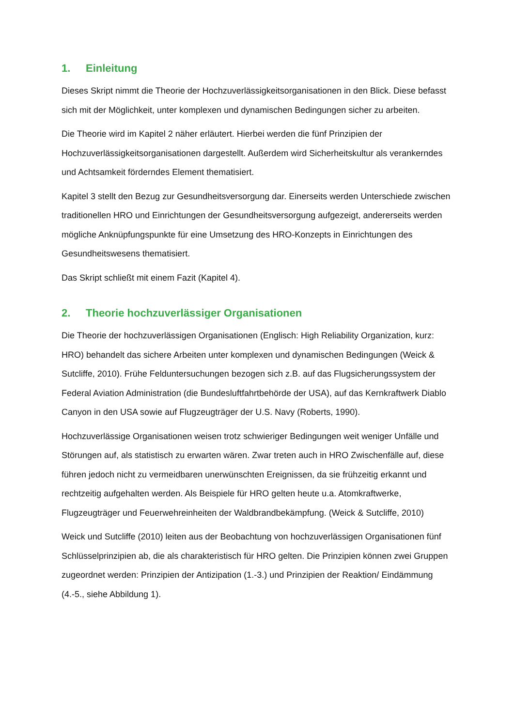1. Einleitung
Dieses Skript nimmt die Theorie der Hochzuverlässigkeitsorganisationen in den Blick. Diese befasst sich mit der Möglichkeit, unter komplexen und dynamischen Bedingungen sicher zu arbeiten.
Die Theorie wird im Kapitel 2 näher erläutert. Hierbei werden die fünf Prinzipien der Hochzuverlässigkeitsorganisationen dargestellt. Außerdem wird Sicherheitskultur als verankerndes und Achtsamkeit förderndes Element thematisiert.
Kapitel 3 stellt den Bezug zur Gesundheitsversorgung dar. Einerseits werden Unterschiede zwischen traditionellen HRO und Einrichtungen der Gesundheitsversorgung aufgezeigt, andererseits werden mögliche Anknüpfungspunkte für eine Umsetzung des HRO-Konzepts in Einrichtungen des Gesundheitswesens thematisiert.
Das Skript schließt mit einem Fazit (Kapitel 4).
2. Theorie hochzuverlässiger Organisationen
Die Theorie der hochzuverlässigen Organisationen (Englisch: High Reliability Organization, kurz: HRO) behandelt das sichere Arbeiten unter komplexen und dynamischen Bedingungen (Weick & Sutcliffe, 2010). Frühe Felduntersuchungen bezogen sich z.B. auf das Flugsicherungssystem der Federal Aviation Administration (die Bundesluftfahrtbehörde der USA), auf das Kernkraftwerk Diablo Canyon in den USA sowie auf Flugzeugträger der U.S. Navy (Roberts, 1990).
Hochzuverlässige Organisationen weisen trotz schwieriger Bedingungen weit weniger Unfälle und Störungen auf, als statistisch zu erwarten wären. Zwar treten auch in HRO Zwischenfälle auf, diese führen jedoch nicht zu vermeidbaren unerwünschten Ereignissen, da sie frühzeitig erkannt und rechtzeitig aufgehalten werden. Als Beispiele für HRO gelten heute u.a. Atomkraftwerke, Flugzeugträger und Feuerwehreinheiten der Waldbrandbekämpfung. (Weick & Sutcliffe, 2010)
Weick und Sutcliffe (2010) leiten aus der Beobachtung von hochzuverlässigen Organisationen fünf Schlüsselprinzipien ab, die als charakteristisch für HRO gelten. Die Prinzipien können zwei Gruppen zugeordnet werden: Prinzipien der Antizipation (1.-3.) und Prinzipien der Reaktion/ Eindämmung (4.-5., siehe Abbildung 1).